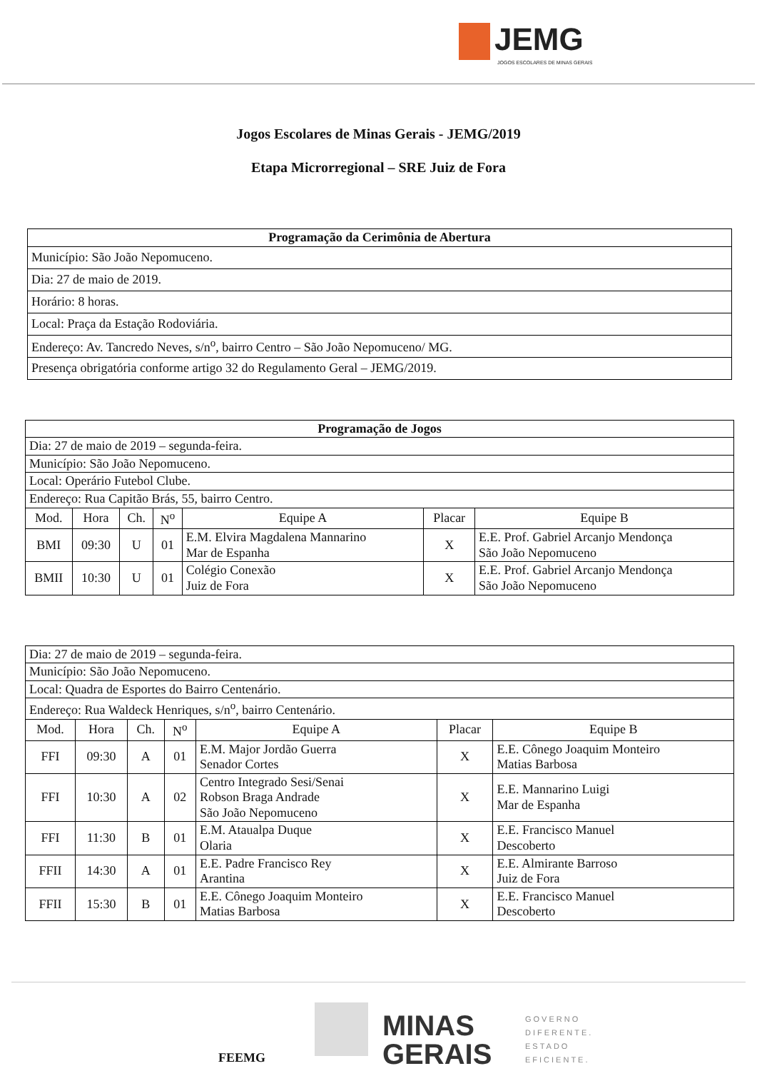JEMG
JOGOS ESCOLARES DE MINAS GERAIS
Jogos Escolares de Minas Gerais - JEMG/2019
Etapa Microrregional – SRE Juiz de Fora
| Programação da Cerimônia de Abertura |
| --- |
| Município: São João Nepomuceno. |
| Dia: 27 de maio de 2019. |
| Horário: 8 horas. |
| Local: Praça da Estação Rodoviária. |
| Endereço: Av. Tancredo Neves, s/n<sup>o</sup>, bairro Centro – São João Nepomuceno/ MG. |
| Presença obrigatória conforme artigo 32 do Regulamento Geral – JEMG/2019. |
| Programação de Jogos | | | | | | |
| --- | --- | --- | --- | --- | --- | --- |
| Dia: 27 de maio de 2019 – segunda-feira. | | | | | | |
| Município: São João Nepomuceno. | | | | | | |
| Local: Operário Futebol Clube. | | | | | | |
| Endereço: Rua Capitão Brás, 55, bairro Centro. | | | | | | |
| Mod. | Hora | Ch. | N<sup>o</sup> | Equipe A | Placar | Equipe B |
| BMI | 09:30 | U | 01 | E.M. Elvira Magdalena Mannarino Mar de Espanha | X | E.E. Prof. Gabriel Arcanjo Mendonça São João Nepomuceno |
| BMII | 10:30 | U | 01 | Colégio Conexão Juiz de Fora | X | E.E. Prof. Gabriel Arcanjo Mendonça São João Nepomuceno |
| Dia: 27 de maio de 2019 – segunda-feira. | | | | | | |
| Município: São João Nepomuceno. | | | | | | |
| Local: Quadra de Esportes do Bairro Centenário. | | | | | | |
| Endereço: Rua Waldeck Henriques, s/n<sup>o</sup>, bairro Centenário. | | | | | | |
| Mod. | Hora | Ch. | N<sup>o</sup> | Equipe A | Placar | Equipe B |
| FFI | 09:30 | A | 01 | E.M. Major Jordão Guerra Senador Cortes | X | E.E. Cônego Joaquim Monteiro Matias Barbosa |
| FFI | 10:30 | A | 02 | Centro Integrado Sesi/Senai Robson Braga Andrade São João Nepomuceno | X | E.E. Mannarino Luigi Mar de Espanha |
| FFI | 11:30 | B | 01 | E.M. Ataualpa Duque Olaria | X | E.E. Francisco Manuel Descoberto |
| FFII | 14:30 | A | 01 | E.E. Padre Francisco Rey Arantina | X | E.E. Almirante Barroso Juiz de Fora |
| FFII | 15:30 | B | 01 | E.E. Cônego Joaquim Monteiro Matias Barbosa | X | E.E. Francisco Manuel Descoberto |
FEEMG
MINAS
GERAIS
GOVERNO
DIFERENTE.
ESTADO
EFICIENTE.